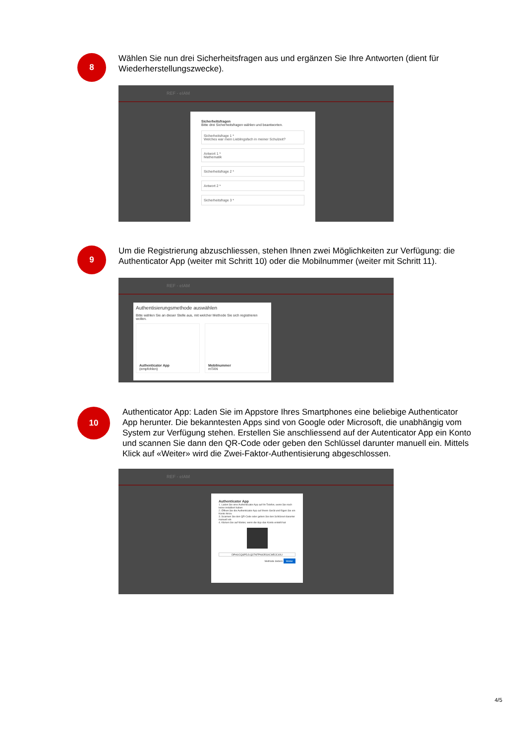8
Wählen Sie nun drei Sicherheitsfragen aus und ergänzen Sie Ihre Antworten (dient für Wiederherstellungszwecke).
REF - eIAM
Sicherheitsfragen
Bitte drei Sicherheitsfragen wählen und beantworten.
Sicherheitsfrage 1 *
Welches war mein Lieblingsfach in meiner Schulzeit?
Antwort 1 *
Mathematik
Sicherheitsfrage 2 *
Antwort 2 *
Sicherheitsfrage 3 *
9
Um die Registrierung abzuschliessen, stehen Ihnen zwei Möglichkeiten zur Verfügung: die Authenticator App (weiter mit Schritt 10) oder die Mobilnummer (weiter mit Schritt 11).
REF - eIAM
Authentisierungsmethode auswählen
Bitte wählen Sie an dieser Stelle aus, mit welcher Methode Sie sich registrieren wollen.
Authenticator App
(empfohlen)
Mobilnummer
mTAN
10
Authenticator App: Laden Sie im Appstore Ihres Smartphones eine beliebige Authenticator App herunter. Die bekanntesten Apps sind von Google oder Microsoft, die unabhängig vom System zur Verfügung stehen. Erstellen Sie anschliessend auf der Autenticator App ein Konto und scannen Sie dann den QR-Code oder geben den Schlüssel darunter manuell ein. Mittels Klick auf «Weiter» wird die Zwei-Faktor-Authentisierung abgeschlossen.
REF - eIAM
Authenticator App
1. Laden Sie eine Authenticator App auf Ihr Telefon, wenn Sie noch keine installiert haben
2. Öffnen Sie die Authenticator App auf Ihrem Gerät und fügen Sie ein Konto hinzu
3. Scannen Sie den QR-Code oder geben Sie den Schlüssel darunter manuell ein
4. Klicken Sie auf Weiter, wenn die App das Konto erstellt hat
DPHUCQSPDJLQ37NFPNIORSXCMRJC4IIU
Methode ändern Weiter
4/5